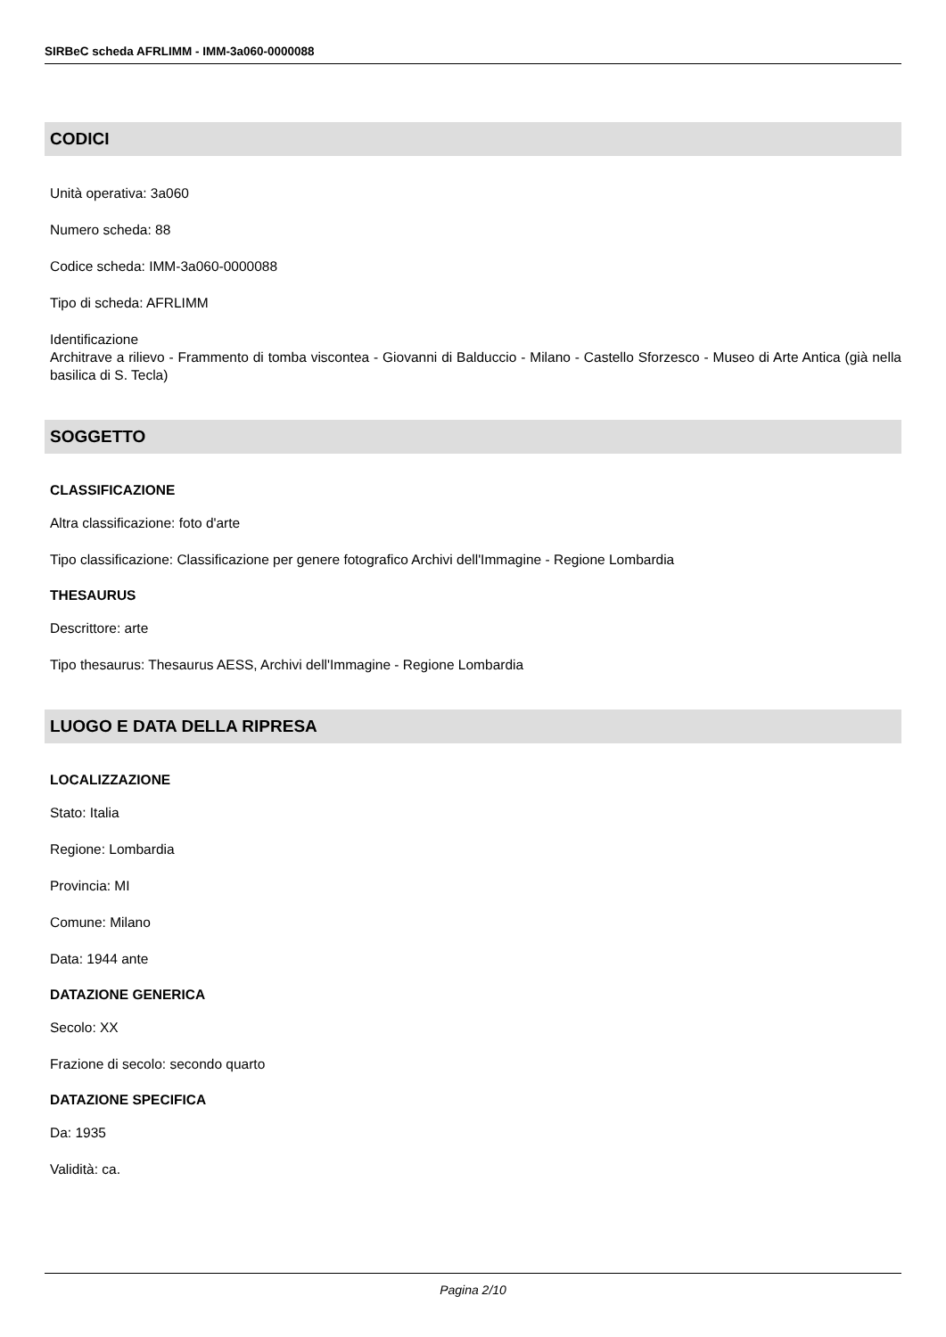SIRBeC scheda AFRLIMM - IMM-3a060-0000088
CODICI
Unità operativa: 3a060
Numero scheda: 88
Codice scheda: IMM-3a060-0000088
Tipo di scheda: AFRLIMM
Identificazione
Architrave a rilievo - Frammento di tomba viscontea - Giovanni di Balduccio - Milano - Castello Sforzesco - Museo di Arte Antica (già nella basilica di S. Tecla)
SOGGETTO
CLASSIFICAZIONE
Altra classificazione: foto d'arte
Tipo classificazione: Classificazione per genere fotografico Archivi dell'Immagine - Regione Lombardia
THESAURUS
Descrittore: arte
Tipo thesaurus: Thesaurus AESS, Archivi dell'Immagine - Regione Lombardia
LUOGO E DATA DELLA RIPRESA
LOCALIZZAZIONE
Stato: Italia
Regione: Lombardia
Provincia: MI
Comune: Milano
Data: 1944 ante
DATAZIONE GENERICA
Secolo: XX
Frazione di secolo: secondo quarto
DATAZIONE SPECIFICA
Da: 1935
Validità: ca.
Pagina 2/10